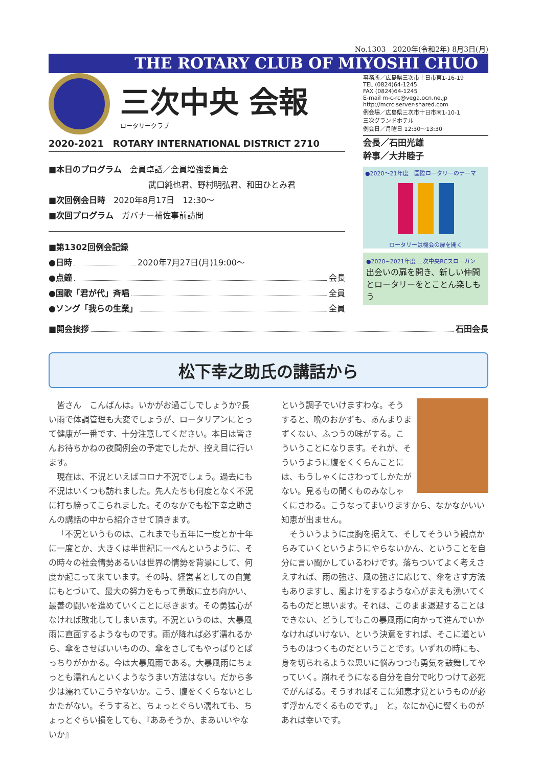No.1303　2020年(令和2年) 8月3日(月)
THE ROTARY CLUB OF MIYOSHI CHUO
三次中央 会報
ロータリークラブ
2020-2021　ROTARY INTERNATIONAL DISTRICT 2710
■本日のプログラム　会員卓話／会員増強委員会
武口純也君、野村明弘君、和田ひとみ君
■次回例会日時　2020年8月17日　12:30～
■次回プログラム　ガバナー補佐事前訪問
■第1302回例会記録
●日時 2020年7月27日(月)19:00～
●点鐘 会長
●国歌「君が代」斉唱 全員
●ソング「我らの生業」 全員
事務所／広島県三次市十日市東1-16-19
TEL (0824)64-1245
FAX (0824)64-1245
E-mail m-c-rc@vega.ocn.ne.jp
http://mcrc.server-shared.com
例会場／広島県三次市十日市南1-10-1
三次グランドホテル
例会日／月曜日 12:30～13:30
会長／石田光雄
幹事／大井睦子
●2020～21年度　国際ロータリーのテーマ
ロータリーは機会の扉を開く
●2020~2021年度 三次中央RCスローガン
出会いの扉を開き、新しい仲間とロータリーをとことん楽しもう
■開会挨拶 石田会長
松下幸之助氏の講話から
皆さん　こんばんは。いかがお過ごしでしょうか?長い雨で体調管理も大変でしょうが、ロータリアンにとって健康が一番です、十分注意してください。本日は皆さんお待ちかねの夜間例会の予定でしたが、控え目に行います。
現在は、不況といえばコロナ不況でしょう。過去にも不況はいくつも訪れました。先人たちも何度となく不況に打ち勝ってこられました。そのなかでも松下幸之助さんの講話の中から紹介させて頂きます。
「不況というものは、これまでも五年に一度とか十年に一度とか、大きくは半世紀に一ぺんというように、その時々の社会情勢あるいは世界の情勢を背景にして、何度か起こって来ています。その時、経営者としての自覚にもとづいて、最大の努力をもって勇敢に立ち向かい、最善の闘いを進めていくことに尽きます。その勇猛心がなければ敗北してしまいます。不況というのは、大暴風雨に直面するようなものです。雨が降れば必ず濡れるから、傘をさせばいいものの、傘をさしてもやっぱりとぱっちりがかかる。今は大暴風雨である。大暴風雨にちょっとも濡れんといくようなうまい方法はない。だから多少は濡れていこうやないか。こう、腹をくくらないとしかたがない。そうすると、ちょっとぐらい濡れても、ちょっとぐらい損をしても、『ああそうか、まあいいやないか』
という調子でいけますわな。そうすると、晩のおかずも、あんまりまずくない、ふつうの味がする。こういうことになります。それが、そういうように腹をくくらんことには、もうしゃくにさわってしかたがない。見るもの聞くものみなしゃくにさわる。こうなってまいりますから、なかなかいい知恵が出ません。
そういうように度胸を据えて、そしてそういう観点からみていくというようにやらないかん、ということを自分に言い聞かしているわけです。落ちついてよく考えさえすれば、雨の強さ、風の強さに応じて、傘をさす方法もありますし、風よけをするような心がまえも湧いてくるものだと思います。それは、このまま退避することはできない、どうしてもこの暴風雨に向かって進んでいかなければいけない、という決意をすれば、そこに道というものはつくものだということです。いずれの時にも、身を切られるような思いに悩みつつも勇気を鼓舞してやっていく。崩れそうになる自分を自分で叱りつけて必死でがんばる。そうすればそこに知恵才覚というものが必ず浮かんでくるものです。」　と。なにか心に響くものがあれば幸いです。